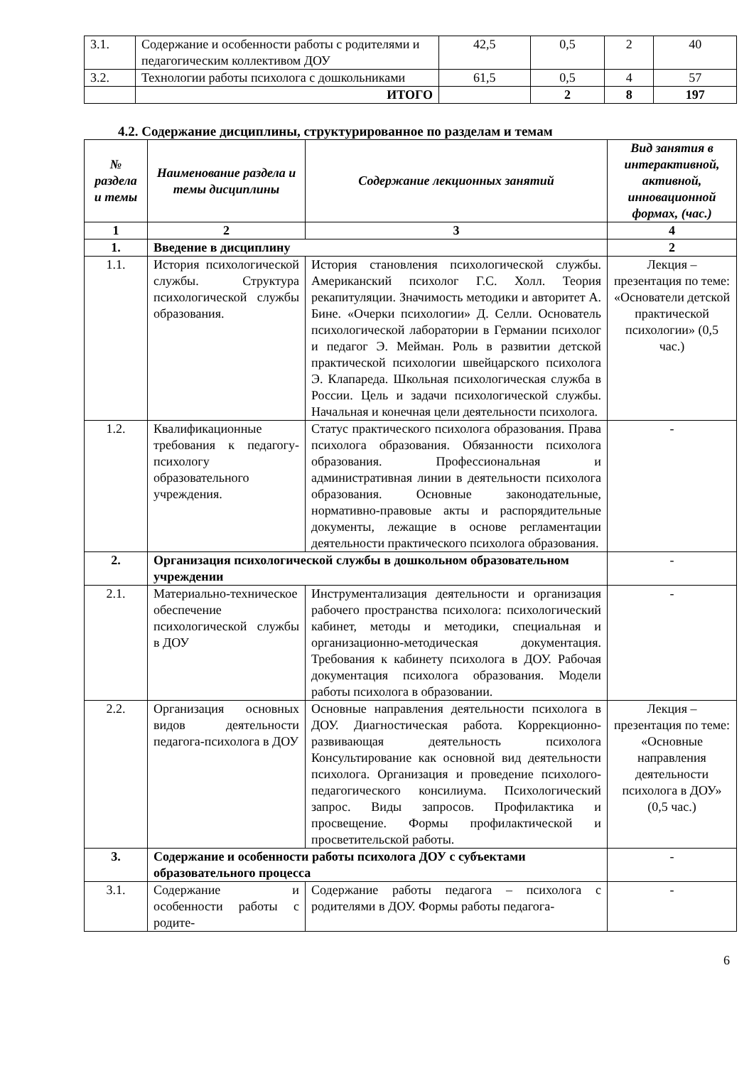| 3.1. | Содержание и особенности работы с родителями и педагогическим коллективом ДОУ | 42,5 | 0,5 | 2 | 40 |
| 3.2. | Технологии работы психолога с дошкольниками | 61,5 | 0,5 | 4 | 57 |
| | ИТОГО | | 2 | 8 | 197 |
4.2. Содержание дисциплины, структурированное по разделам и темам
| № раздела и темы | Наименование раздела и темы дисциплины | Содержание лекционных занятий | Вид занятия в интерактивной, активной, инновационной формах, (час.) |
| --- | --- | --- | --- |
| 1 | 2 | 3 | 4 |
| 1. | Введение в дисциплину | | 2 |
| 1.1. | История психологической службы. Структура психологической службы образования. | История становления психологической службы. Американский психолог Г.С. Холл. Теория рекапитуляции. Значимость методики и авторитет А. Бине. «Очерки психологии» Д. Селли. Основатель психологической лаборатории в Германии психолог и педагог Э. Мейман. Роль в развитии детской практической психологии швейцарского психолога Э. Клапареда. Школьная психологическая служба в России. Цель и задачи психологической службы. Начальная и конечная цели деятельности психолога. | Лекция – презентация по теме: «Основатели детской практической психологии» (0,5 час.) |
| 1.2. | Квалификационные требования к педагогу-психологу образовательного учреждения. | Статус практического психолога образования. Права психолога образования. Обязанности психолога образования. Профессиональная и административная линии в деятельности психолога образования. Основные законодательные, нормативно-правовые акты и распорядительные документы, лежащие в основе регламентации деятельности практического психолога образования. | - |
| 2. | Организация психологической службы в дошкольном образовательном учреждении | | - |
| 2.1. | Материально-техническое обеспечение психологической службы в ДОУ | Инструментализация деятельности и организация рабочего пространства психолога: психологический кабинет, методы и методики, специальная и организационно-методическая документация. Требования к кабинету психолога в ДОУ. Рабочая документация психолога образования. Модели работы психолога в образовании. | - |
| 2.2. | Организация основных видов деятельности педагога-психолога в ДОУ | Основные направления деятельности психолога в ДОУ. Диагностическая работа. Коррекционно-развивающая деятельность психолога Консультирование как основной вид деятельности психолога. Организация и проведение психолого-педагогического консилиума. Психологический запрос. Виды запросов. Профилактика и просвещение. Формы профилактической и просветительской работы. | Лекция – презентация по теме: «Основные направления деятельности психолога в ДОУ» (0,5 час.) |
| 3. | Содержание и особенности работы психолога ДОУ с субъектами образовательного процесса | | - |
| 3.1. | Содержание и особенности работы с родите- | Содержание работы педагога – психолога с родителями в ДОУ. Формы работы педагога- | - |
6